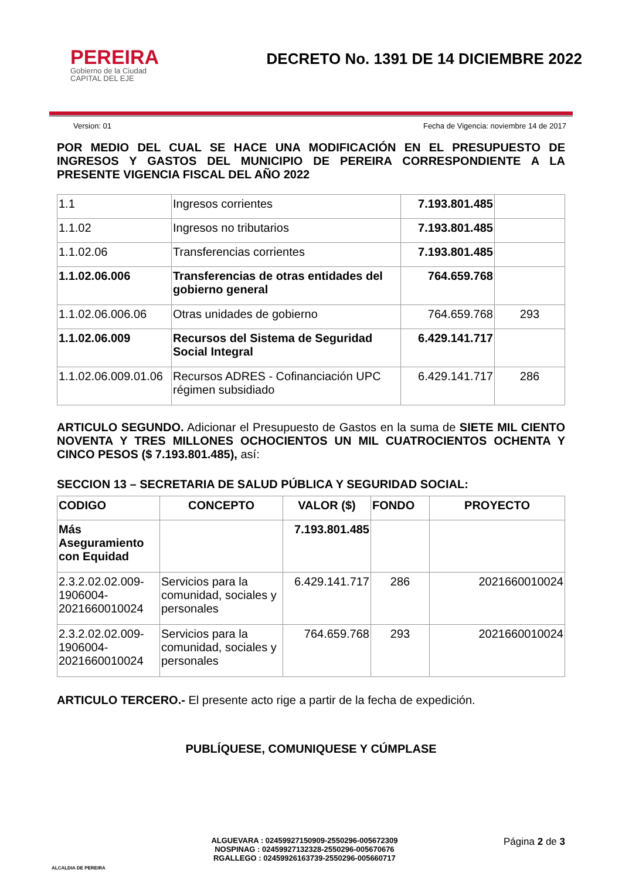PEREIRA
Gobierno de la Ciudad
CAPITAL DEL EJE
DECRETO No. 1391 DE 14 DICIEMBRE 2022
Version: 01 Fecha de Vigencia: noviembre 14 de 2017
POR MEDIO DEL CUAL SE HACE UNA MODIFICACIÓN EN EL PRESUPUESTO DE INGRESOS Y GASTOS DEL MUNICIPIO DE PEREIRA CORRESPONDIENTE A LA PRESENTE VIGENCIA FISCAL DEL AÑO 2022
| 1.1 | Ingresos corrientes | 7.193.801.485 | |
| 1.1.02 | Ingresos no tributarios | 7.193.801.485 | |
| 1.1.02.06 | Transferencias corrientes | 7.193.801.485 | |
| 1.1.02.06.006 | Transferencias de otras entidades del gobierno general | 764.659.768 | |
| 1.1.02.06.006.06 | Otras unidades de gobierno | 764.659.768 | 293 |
| 1.1.02.06.009 | Recursos del Sistema de Seguridad Social Integral | 6.429.141.717 | |
| 1.1.02.06.009.01.06 | Recursos ADRES - Cofinanciación UPC régimen subsidiado | 6.429.141.717 | 286 |
ARTICULO SEGUNDO. Adicionar el Presupuesto de Gastos en la suma de SIETE MIL CIENTO NOVENTA Y TRES MILLONES OCHOCIENTOS UN MIL CUATROCIENTOS OCHENTA Y CINCO PESOS ($ 7.193.801.485), así:
SECCION 13 – SECRETARIA DE SALUD PÚBLICA Y SEGURIDAD SOCIAL:
| CODIGO | CONCEPTO | VALOR ($) | FONDO | PROYECTO |
| --- | --- | --- | --- | --- |
| Más Aseguramiento con Equidad | | 7.193.801.485 | | |
| 2.3.2.02.02.009-1906004-2021660010024 | Servicios para la comunidad, sociales y personales | 6.429.141.717 | 286 | 2021660010024 |
| 2.3.2.02.02.009-1906004-2021660010024 | Servicios para la comunidad, sociales y personales | 764.659.768 | 293 | 2021660010024 |
ARTICULO TERCERO.- El presente acto rige a partir de la fecha de expedición.
PUBLÍQUESE, COMUNIQUESE Y CÚMPLASE
ALCALDIA DE PEREIRA
ALGUEVARA : 02459927150909-2550296-005672309
NOSPINAG : 02459927132328-2550296-005670676
RGALLEGO : 02459926163739-2550296-005660717
Página 2 de 3